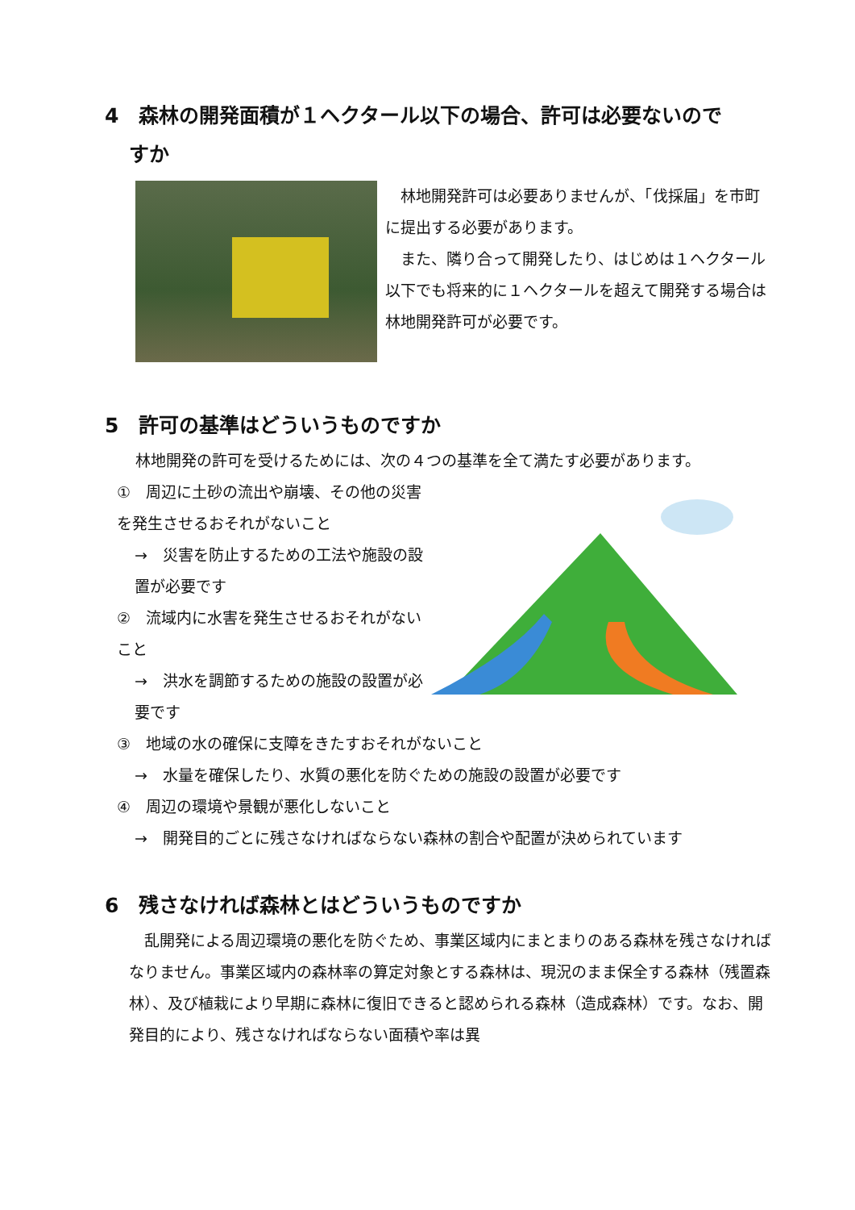4　森林の開発面積が１ヘクタール以下の場合、許可は必要ないので
すか
　林地開発許可は必要ありませんが、「伐採届」を市町に提出する必要があります。
　また、隣り合って開発したり、はじめは１ヘクタール以下でも将来的に１ヘクタールを超えて開発する場合は林地開発許可が必要です。
5　許可の基準はどういうものですか
林地開発の許可を受けるためには、次の４つの基準を全て満たす必要があります。
①　周辺に土砂の流出や崩壊、その他の災害を発生させるおそれがないこと
→　災害を防止するための工法や施設の設置が必要です
②　流域内に水害を発生させるおそれがないこと
→　洪水を調節するための施設の設置が必要です
③　地域の水の確保に支障をきたすおそれがないこと
→　水量を確保したり、水質の悪化を防ぐための施設の設置が必要です
④　周辺の環境や景観が悪化しないこと
→　開発目的ごとに残さなければならない森林の割合や配置が決められています
6　残さなければ森林とはどういうものですか
　乱開発による周辺環境の悪化を防ぐため、事業区域内にまとまりのある森林を残さなければなりません。事業区域内の森林率の算定対象とする森林は、現況のまま保全する森林（残置森林）、及び植栽により早期に森林に復旧できると認められる森林（造成森林）です。なお、開発目的により、残さなければならない面積や率は異